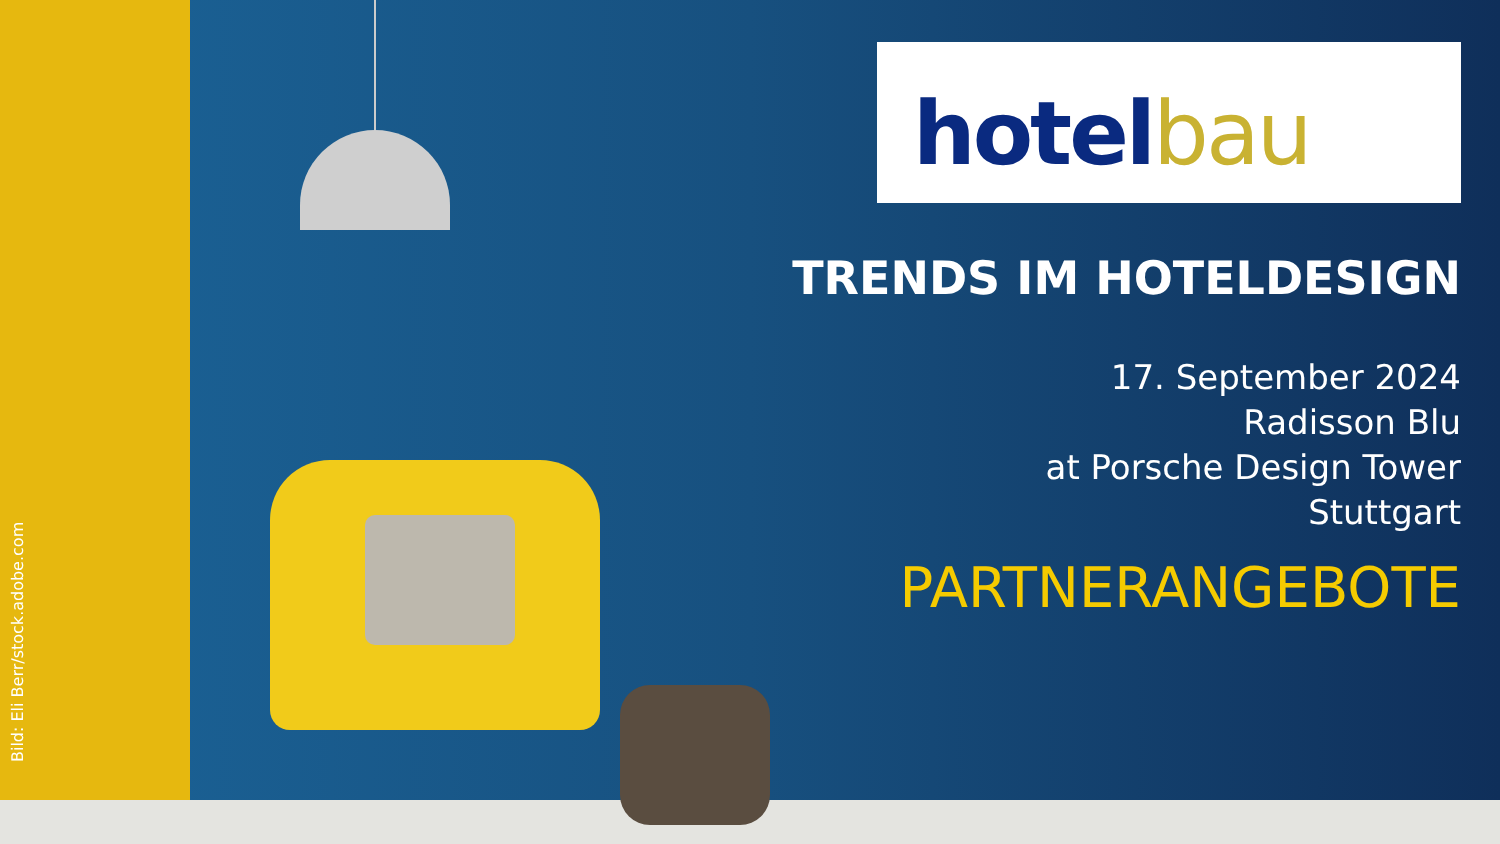Bild: Eli Berr/stock.adobe.com
hotel bau
TRENDS IM HOTELDESIGN
17. September 2024
Radisson Blu
at Porsche Design Tower
Stuttgart
PARTNERANGEBOTE